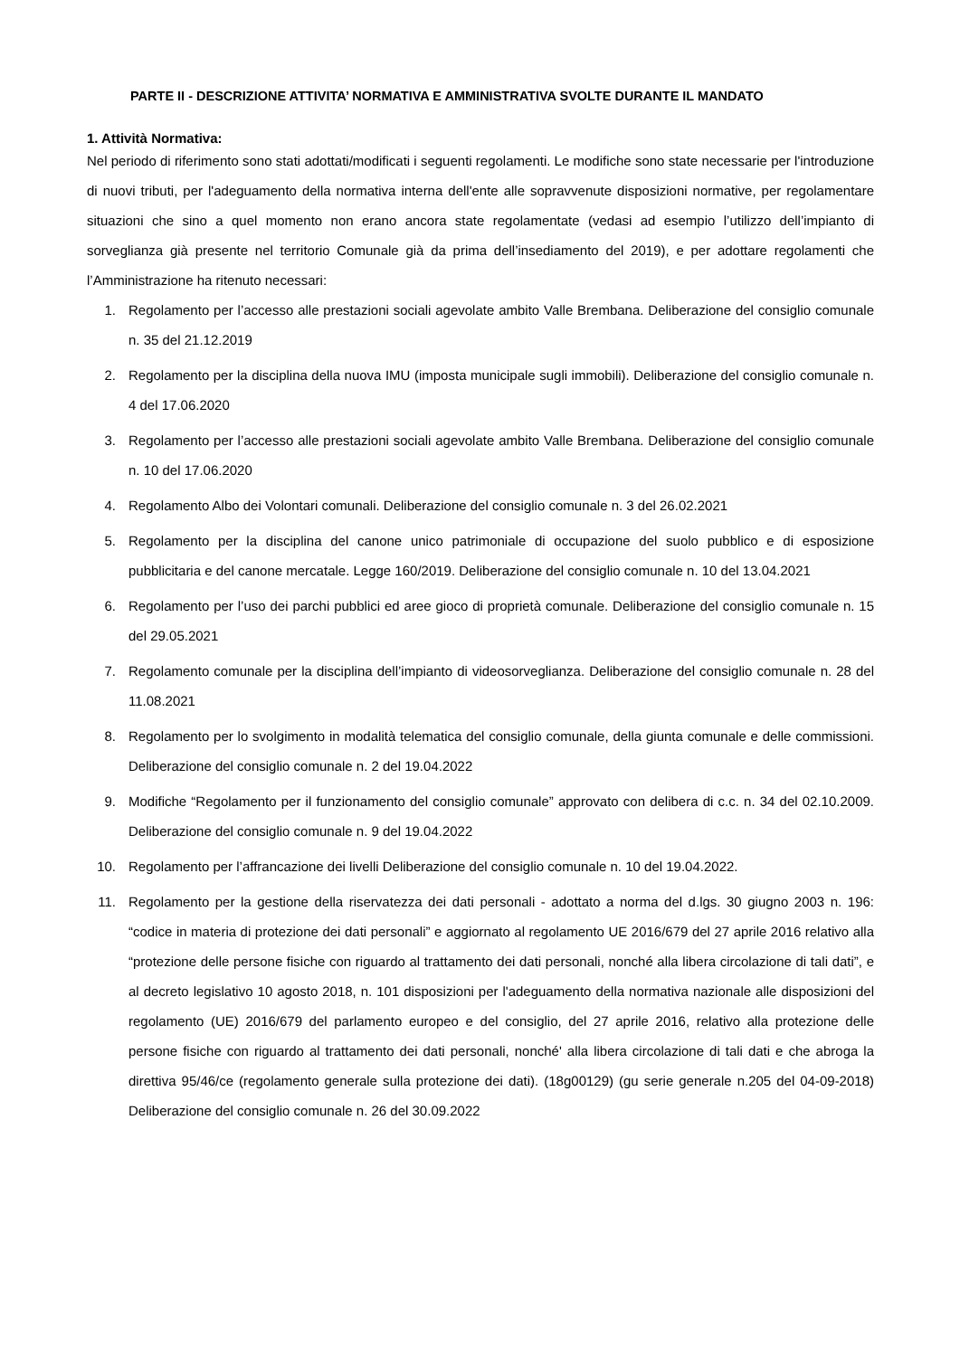PARTE II - DESCRIZIONE ATTIVITA’ NORMATIVA E AMMINISTRATIVA SVOLTE DURANTE IL MANDATO
1. Attività Normativa:
Nel periodo di riferimento sono stati adottati/modificati i seguenti regolamenti. Le modifiche sono state necessarie per l'introduzione di nuovi tributi, per l'adeguamento della normativa interna dell'ente alle sopravvenute disposizioni normative, per regolamentare situazioni che sino a quel momento non erano ancora state regolamentate (vedasi ad esempio l’utilizzo dell’impianto di sorveglianza già presente nel territorio Comunale già da prima dell’insediamento del 2019), e per adottare regolamenti che l’Amministrazione ha ritenuto necessari:
1. Regolamento per l’accesso alle prestazioni sociali agevolate ambito Valle Brembana. Deliberazione del consiglio comunale n. 35 del 21.12.2019
2. Regolamento per la disciplina della nuova IMU (imposta municipale sugli immobili). Deliberazione del consiglio comunale n. 4 del 17.06.2020
3. Regolamento per l’accesso alle prestazioni sociali agevolate ambito Valle Brembana. Deliberazione del consiglio comunale n. 10 del 17.06.2020
4. Regolamento Albo dei Volontari comunali. Deliberazione del consiglio comunale n. 3 del 26.02.2021
5. Regolamento per la disciplina del canone unico patrimoniale di occupazione del suolo pubblico e di esposizione pubblicitaria e del canone mercatale. Legge 160/2019. Deliberazione del consiglio comunale n. 10 del 13.04.2021
6. Regolamento per l’uso dei parchi pubblici ed aree gioco di proprietà comunale. Deliberazione del consiglio comunale n. 15 del 29.05.2021
7. Regolamento comunale per la disciplina dell’impianto di videosorveglianza. Deliberazione del consiglio comunale n. 28 del 11.08.2021
8. Regolamento per lo svolgimento in modalità telematica del consiglio comunale, della giunta comunale e delle commissioni. Deliberazione del consiglio comunale n. 2 del 19.04.2022
9. Modifiche “Regolamento per il funzionamento del consiglio comunale” approvato con delibera di c.c. n. 34 del 02.10.2009. Deliberazione del consiglio comunale n. 9 del 19.04.2022
10. Regolamento per l’affrancazione dei livelli Deliberazione del consiglio comunale n. 10 del 19.04.2022.
11. Regolamento per la gestione della riservatezza dei dati personali - adottato a norma del d.lgs. 30 giugno 2003 n. 196: “codice in materia di protezione dei dati personali” e aggiornato al regolamento UE 2016/679 del 27 aprile 2016 relativo alla “protezione delle persone fisiche con riguardo al trattamento dei dati personali, nonché alla libera circolazione di tali dati”, e al decreto legislativo 10 agosto 2018, n. 101 disposizioni per l'adeguamento della normativa nazionale alle disposizioni del regolamento (UE) 2016/679 del parlamento europeo e del consiglio, del 27 aprile 2016, relativo alla protezione delle persone fisiche con riguardo al trattamento dei dati personali, nonché' alla libera circolazione di tali dati e che abroga la direttiva 95/46/ce (regolamento generale sulla protezione dei dati). (18g00129) (gu serie generale n.205 del 04-09-2018) Deliberazione del consiglio comunale n. 26 del 30.09.2022